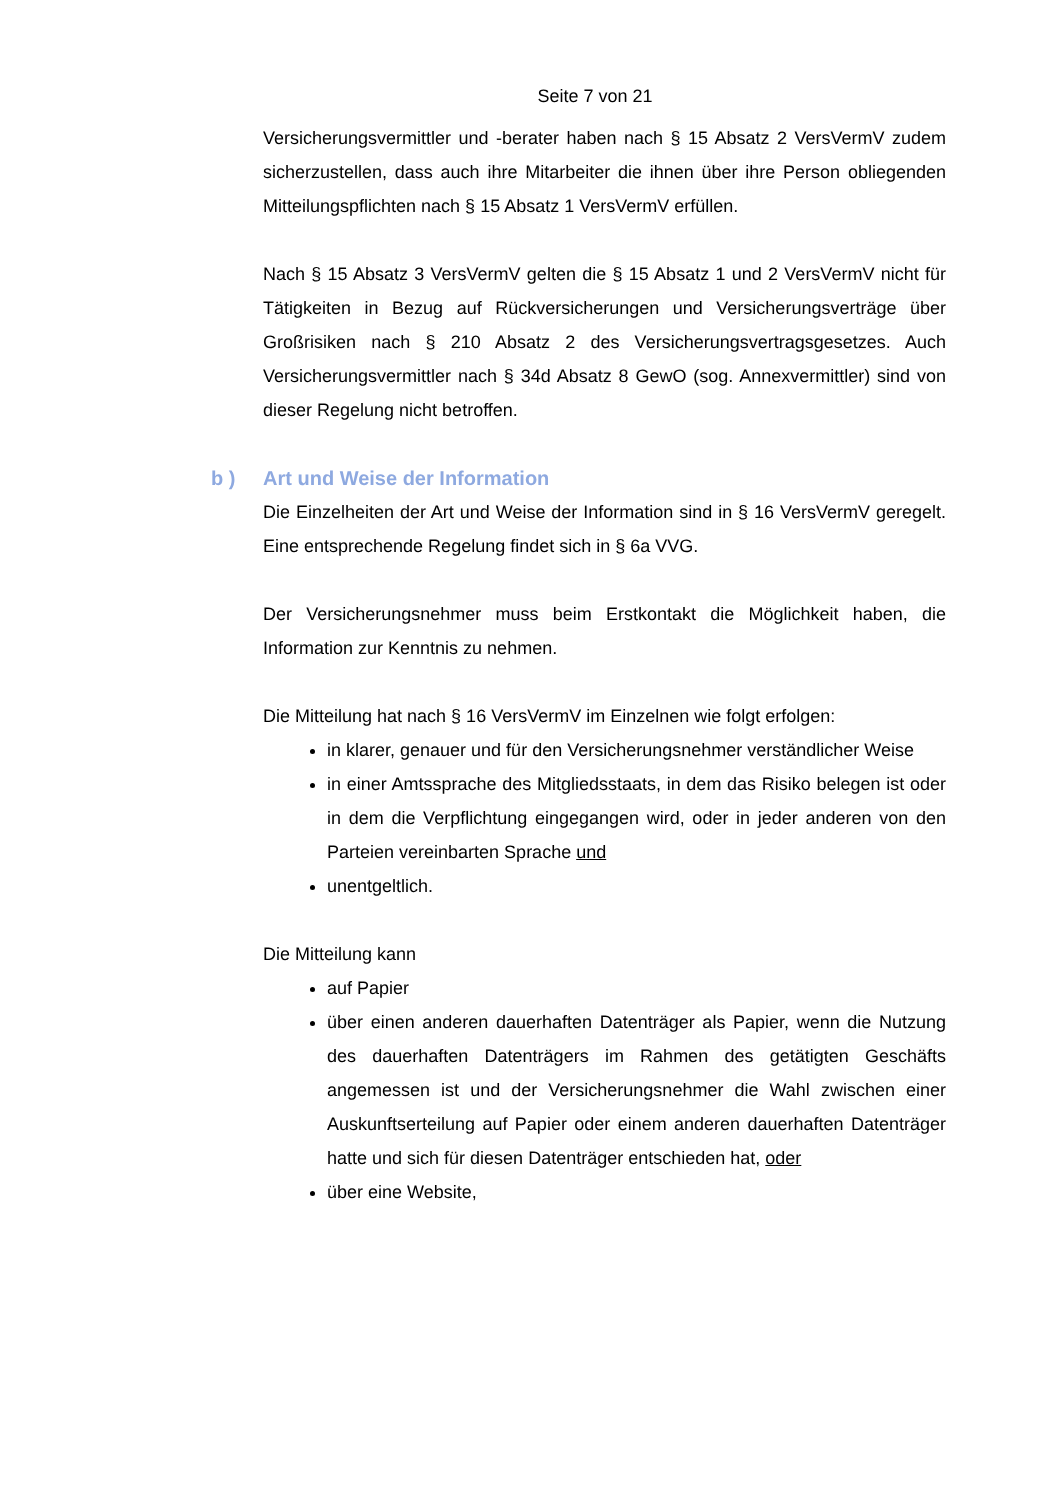Seite 7 von 21
Versicherungsvermittler und -berater haben nach § 15 Absatz 2 VersVermV zudem sicherzustellen, dass auch ihre Mitarbeiter die ihnen über ihre Person obliegenden Mitteilungspflichten nach § 15 Absatz 1 VersVermV erfüllen.
Nach § 15 Absatz 3 VersVermV gelten die § 15 Absatz 1 und 2 VersVermV nicht für Tätigkeiten in Bezug auf Rückversicherungen und Versicherungsverträge über Großrisiken nach § 210 Absatz 2 des Versicherungsvertragsgesetzes. Auch Versicherungsvermittler nach § 34d Absatz 8 GewO (sog. Annexvermittler) sind von dieser Regelung nicht betroffen.
b ) Art und Weise der Information
Die Einzelheiten der Art und Weise der Information sind in § 16 VersVermV geregelt. Eine entsprechende Regelung findet sich in § 6a VVG.
Der Versicherungsnehmer muss beim Erstkontakt die Möglichkeit haben, die Information zur Kenntnis zu nehmen.
Die Mitteilung hat nach § 16 VersVermV im Einzelnen wie folgt erfolgen:
in klarer, genauer und für den Versicherungsnehmer verständlicher Weise
in einer Amtssprache des Mitgliedsstaats, in dem das Risiko belegen ist oder in dem die Verpflichtung eingegangen wird, oder in jeder anderen von den Parteien vereinbarten Sprache und
unentgeltlich.
Die Mitteilung kann
auf Papier
über einen anderen dauerhaften Datenträger als Papier, wenn die Nutzung des dauerhaften Datenträgers im Rahmen des getätigten Geschäfts angemessen ist und der Versicherungsnehmer die Wahl zwischen einer Auskunftserteilung auf Papier oder einem anderen dauerhaften Datenträger hatte und sich für diesen Datenträger entschieden hat, oder
über eine Website,